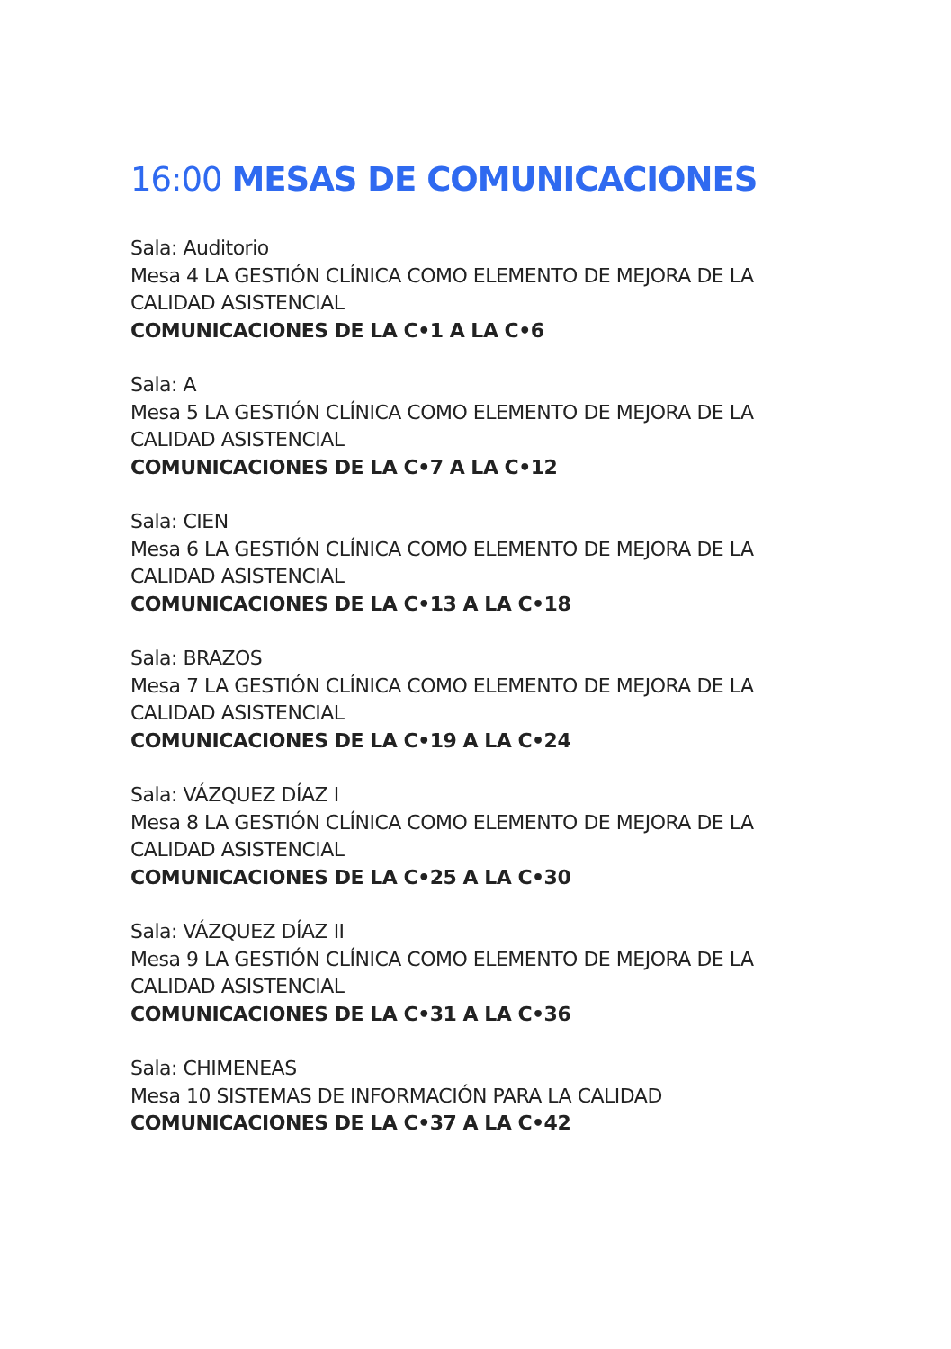16:00 MESAS DE COMUNICACIONES
Sala: Auditorio
Mesa 4 LA GESTIÓN CLÍNICA COMO ELEMENTO DE MEJORA DE LA
CALIDAD ASISTENCIAL
COMUNICACIONES DE LA C•1 A LA C•6
Sala: A
Mesa 5 LA GESTIÓN CLÍNICA COMO ELEMENTO DE MEJORA DE LA
CALIDAD ASISTENCIAL
COMUNICACIONES DE LA C•7 A LA C•12
Sala: CIEN
Mesa 6 LA GESTIÓN CLÍNICA COMO ELEMENTO DE MEJORA DE LA
CALIDAD ASISTENCIAL
COMUNICACIONES DE LA C•13 A LA C•18
Sala: BRAZOS
Mesa 7 LA GESTIÓN CLÍNICA COMO ELEMENTO DE MEJORA DE LA
CALIDAD ASISTENCIAL
COMUNICACIONES DE LA C•19 A LA C•24
Sala: VÁZQUEZ DÍAZ I
Mesa 8 LA GESTIÓN CLÍNICA COMO ELEMENTO DE MEJORA DE LA
CALIDAD ASISTENCIAL
COMUNICACIONES DE LA C•25 A LA C•30
Sala: VÁZQUEZ DÍAZ II
Mesa 9 LA GESTIÓN CLÍNICA COMO ELEMENTO DE MEJORA DE LA
CALIDAD ASISTENCIAL
COMUNICACIONES DE LA C•31 A LA C•36
Sala: CHIMENEAS
Mesa 10 SISTEMAS DE INFORMACIÓN PARA LA CALIDAD
COMUNICACIONES DE LA C•37 A LA C•42